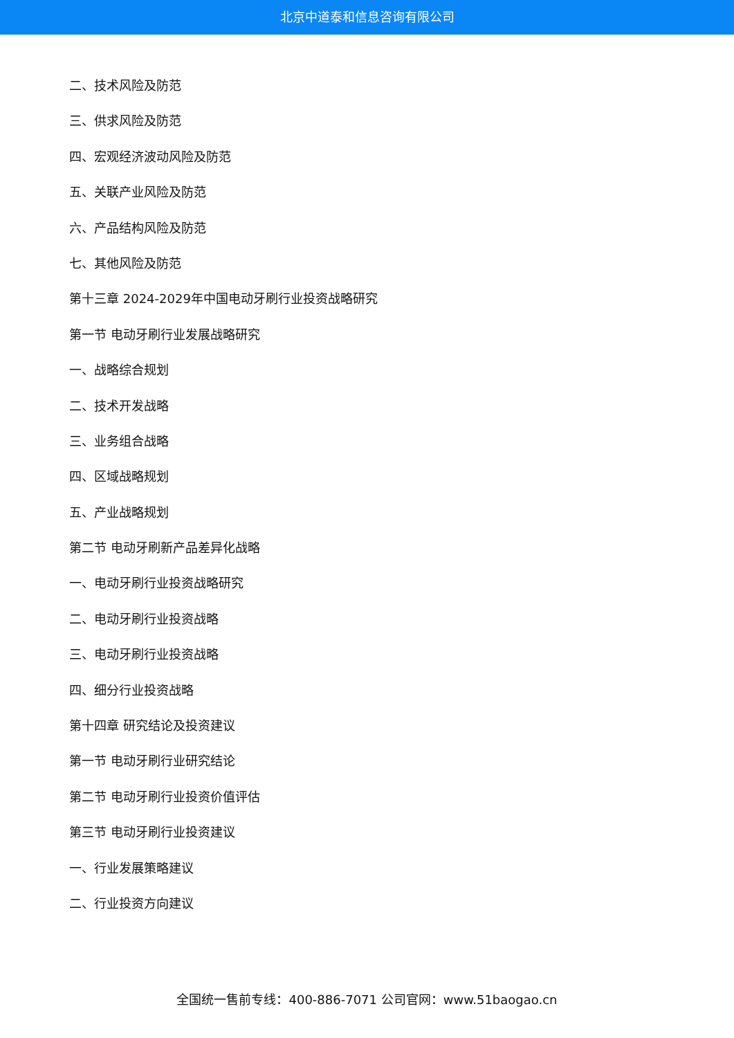北京中道泰和信息咨询有限公司
二、技术风险及防范
三、供求风险及防范
四、宏观经济波动风险及防范
五、关联产业风险及防范
六、产品结构风险及防范
七、其他风险及防范
第十三章 2024-2029年中国电动牙刷行业投资战略研究
第一节 电动牙刷行业发展战略研究
一、战略综合规划
二、技术开发战略
三、业务组合战略
四、区域战略规划
五、产业战略规划
第二节 电动牙刷新产品差异化战略
一、电动牙刷行业投资战略研究
二、电动牙刷行业投资战略
三、电动牙刷行业投资战略
四、细分行业投资战略
第十四章 研究结论及投资建议
第一节 电动牙刷行业研究结论
第二节 电动牙刷行业投资价值评估
第三节 电动牙刷行业投资建议
一、行业发展策略建议
二、行业投资方向建议
全国统一售前专线：400-886-7071 公司官网：www.51baogao.cn